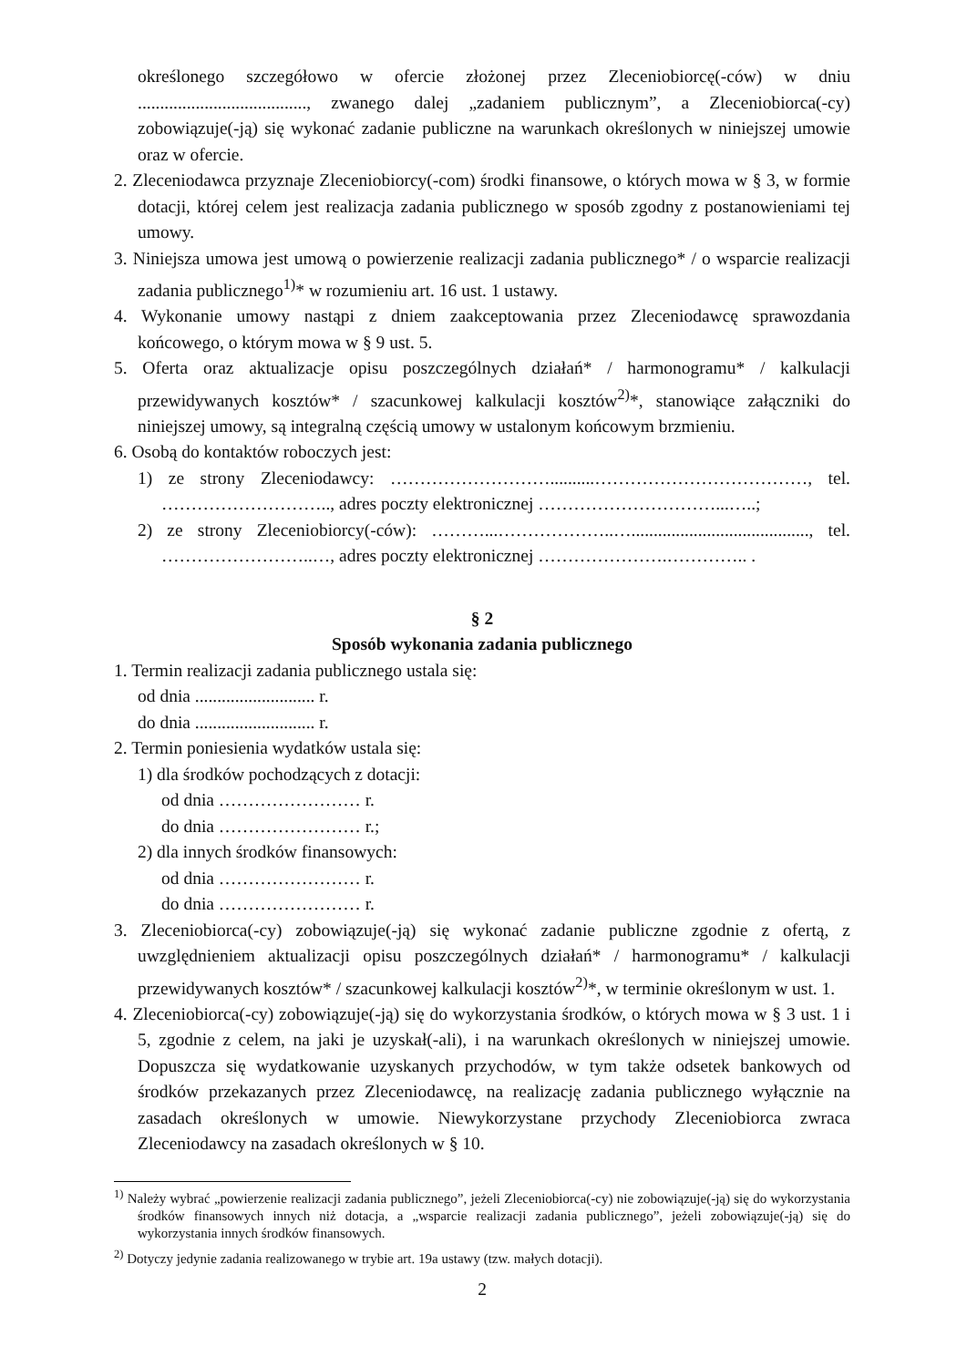określonego szczegółowo w ofercie złożonej przez Zleceniobiorcę(-ców) w dniu ......................................, zwanego dalej „zadaniem publicznym”, a Zleceniobiorca(-cy) zobowiązuje(-ją) się wykonać zadanie publiczne na warunkach określonych w niniejszej umowie oraz w ofercie.
2. Zleceniodawca przyznaje Zleceniobiorcy(-com) środki finansowe, o których mowa w § 3, w formie dotacji, której celem jest realizacja zadania publicznego w sposób zgodny z postanowieniami tej umowy.
3. Niniejsza umowa jest umową o powierzenie realizacji zadania publicznego* / o wsparcie realizacji zadania publicznego<sup>1)</sup>* w rozumieniu art. 16 ust. 1 ustawy.
4. Wykonanie umowy nastąpi z dniem zaakceptowania przez Zleceniodawcę sprawozdania końcowego, o którym mowa w § 9 ust. 5.
5. Oferta oraz aktualizacje opisu poszczególnych działań* / harmonogramu* / kalkulacji przewidywanych kosztów* / szacunkowej kalkulacji kosztów<sup>2)</sup>*, stanowiące załączniki do niniejszej umowy, są integralną częścią umowy w ustalonym końcowym brzmieniu.
6. Osobą do kontaktów roboczych jest:
1) ze strony Zleceniodawcy: ………………………..........………………………………, tel. ……………………….., adres poczty elektronicznej …………………………...…..;
2) ze strony Zleceniobiorcy(-ców): ………...………………..…........................................, tel. ……………………..…, adres poczty elektronicznej ………………….………….. .
§ 2
Sposób wykonania zadania publicznego
1. Termin realizacji zadania publicznego ustala się:
od dnia ........................... r.
do dnia ........................... r.
2. Termin poniesienia wydatków ustala się:
1) dla środków pochodzących z dotacji:
od dnia …………………… r.
do dnia …………………… r.;
2) dla innych środków finansowych:
od dnia …………………… r.
do dnia …………………… r.
3. Zleceniobiorca(-cy) zobowiązuje(-ją) się wykonać zadanie publiczne zgodnie z ofertą, z uwzględnieniem aktualizacji opisu poszczególnych działań* / harmonogramu* / kalkulacji przewidywanych kosztów* / szacunkowej kalkulacji kosztów<sup>2)</sup>*, w terminie określonym w ust. 1.
4. Zleceniobiorca(-cy) zobowiązuje(-ją) się do wykorzystania środków, o których mowa w § 3 ust. 1 i 5, zgodnie z celem, na jaki je uzyskał(-ali), i na warunkach określonych w niniejszej umowie. Dopuszcza się wydatkowanie uzyskanych przychodów, w tym także odsetek bankowych od środków przekazanych przez Zleceniodawcę, na realizację zadania publicznego wyłącznie na zasadach określonych w umowie. Niewykorzystane przychody Zleceniobiorca zwraca Zleceniodawcy na zasadach określonych w § 10.
<sup>1)</sup> Należy wybrać „powierzenie realizacji zadania publicznego”, jeżeli Zleceniobiorca(-cy) nie zobowiązuje(-ją) się do wykorzystania środków finansowych innych niż dotacja, a „wsparcie realizacji zadania publicznego”, jeżeli zobowiązuje(-ją) się do wykorzystania innych środków finansowych.
<sup>2)</sup> Dotyczy jedynie zadania realizowanego w trybie art. 19a ustawy (tzw. małych dotacji).
2